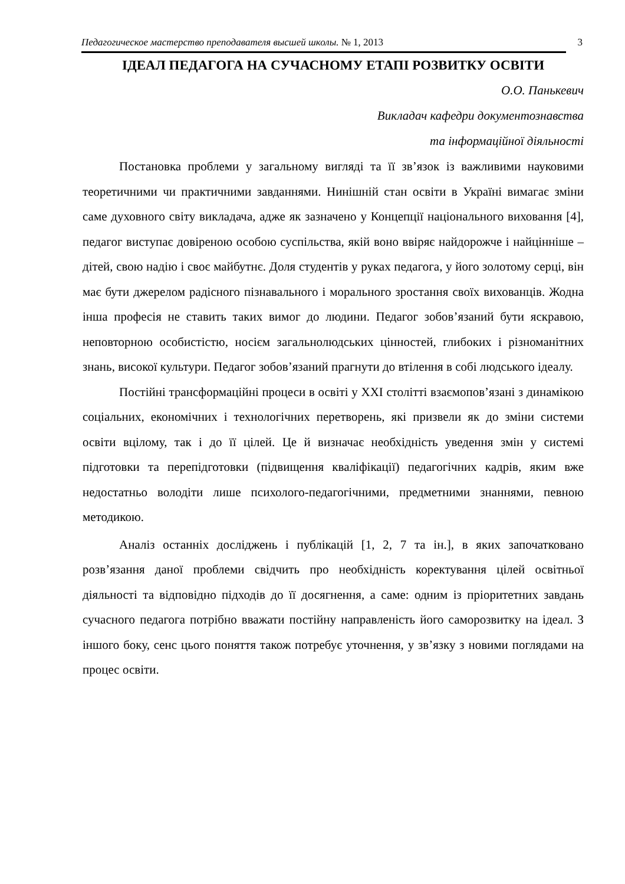Педагогическое мастерство преподавателя высшей школы. № 1, 2013 3
ІДЕАЛ ПЕДАГОГА НА СУЧАСНОМУ ЕТАПІ РОЗВИТКУ ОСВІТИ
О.О. Панькевич
Викладач кафедри документознавства
та інформаційної діяльності
Постановка проблеми у загальному вигляді та її зв’язок із важливими науковими теоретичними чи практичними завданнями. Нинішній стан освіти в Україні вимагає зміни саме духовного світу викладача, адже як зазначено у Концепції національного виховання [4], педагог виступає довіреною особою суспільства, якій воно ввіряє найдорожче і найцінніше – дітей, свою надію і своє майбутнє. Доля студентів у руках педагога, у його золотому серці, він має бути джерелом радісного пізнавального і морального зростання своїх вихованців. Жодна інша професія не ставить таких вимог до людини. Педагог зобов’язаний бути яскравою, неповторною особистістю, носієм загальнолюдських цінностей, глибоких і різноманітних знань, високої культури. Педагог зобов’язаний прагнути до втілення в собі людського ідеалу.
Постійні трансформаційні процеси в освіті у XXI столітті взаємопов’язані з динамікою соціальних, економічних і технологічних перетворень, які призвели як до зміни системи освіти вцілому, так і до її цілей. Це й визначає необхідність уведення змін у системі підготовки та перепідготовки (підвищення кваліфікації) педагогічних кадрів, яким вже недостатньо володіти лише психолого-педагогічними, предметними знаннями, певною методикою.
Аналіз останніх досліджень і публікацій [1, 2, 7 та ін.], в яких започатковано розв’язання даної проблеми свідчить про необхідність коректування цілей освітньої діяльності та відповідно підходів до її досягнення, а саме: одним із пріоритетних завдань сучасного педагога потрібно вважати постійну направленість його саморозвитку на ідеал. З іншого боку, сенс цього поняття також потребує уточнення, у зв’язку з новими поглядами на процес освіти.